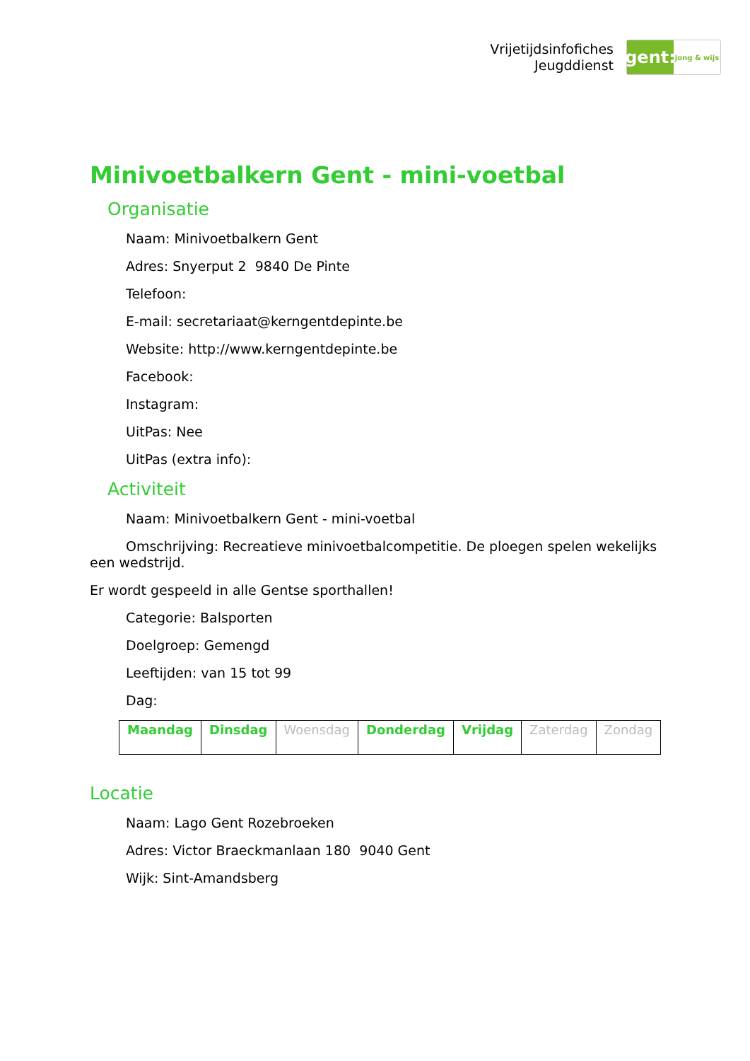Vrijetijdsinfofiches
Jeugddienst
gent:
jong & wijs
Minivoetbalkern Gent - mini-voetbal
Organisatie
Naam: Minivoetbalkern Gent
Adres: Snyerput 2 9840 De Pinte
Telefoon:
E-mail: secretariaat@kerngentdepinte.be
Website: http://www.kerngentdepinte.be
Facebook:
Instagram:
UitPas: Nee
UitPas (extra info):
Activiteit
Naam: Minivoetbalkern Gent - mini-voetbal
Omschrijving: Recreatieve minivoetbalcompetitie. De ploegen spelen wekelijks een wedstrijd.
Er wordt gespeeld in alle Gentse sporthallen!
Categorie: Balsporten
Doelgroep: Gemengd
Leeftijden: van 15 tot 99
Dag:
| Maandag | Dinsdag | Woensdag | Donderdag | Vrijdag | Zaterdag | Zondag |
Locatie
Naam: Lago Gent Rozebroeken
Adres: Victor Braeckmanlaan 180 9040 Gent
Wijk: Sint-Amandsberg